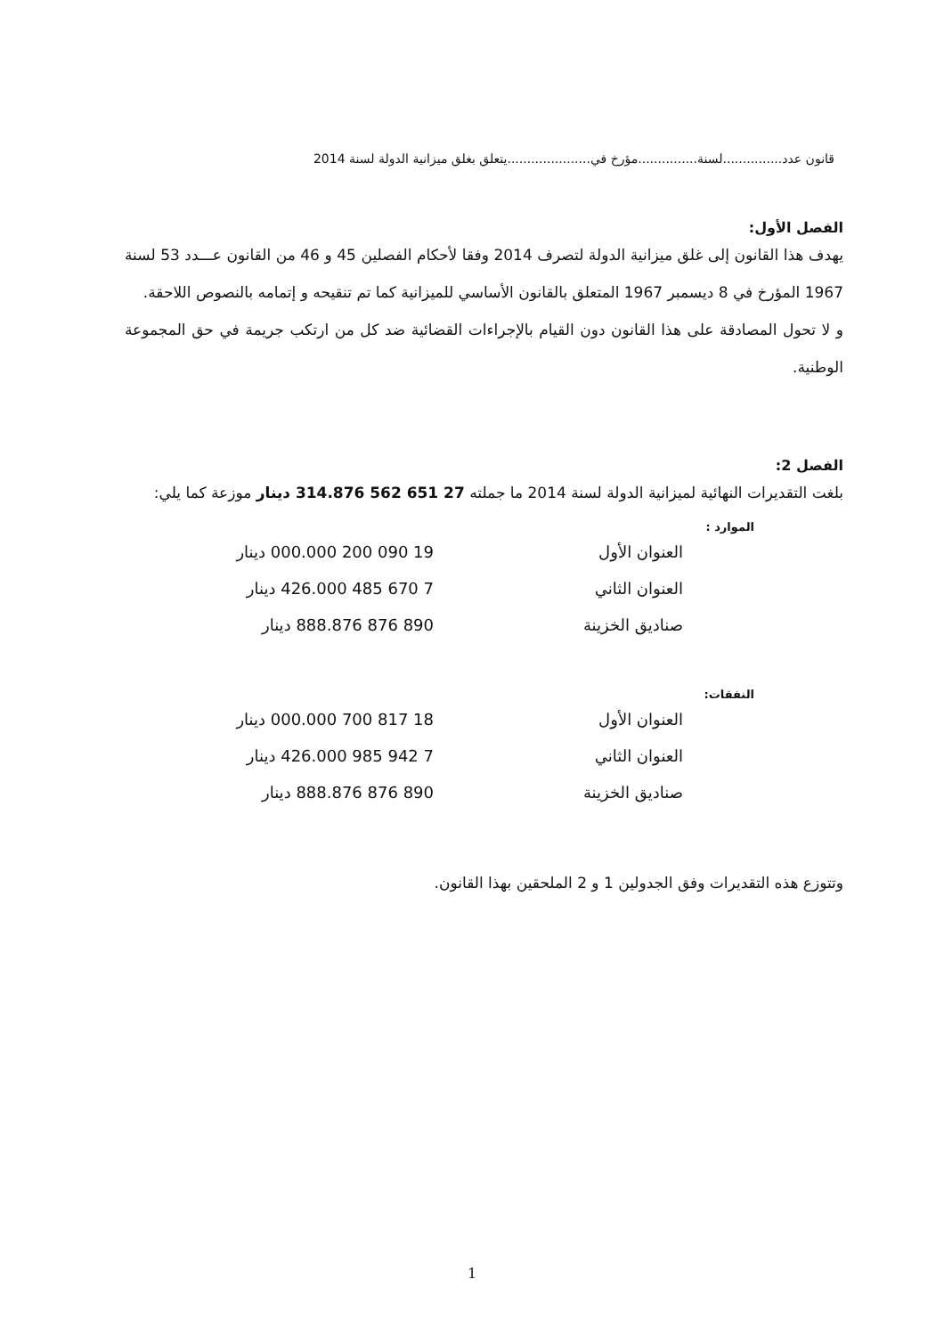قانون عدد...............لسنة...............مؤرخ في.....................يتعلق بغلق ميزانية الدولة لسنة 2014
الفصل الأول:
يهدف هذا القانون إلى غلق ميزانية الدولة لتصرف 2014 وفقا لأحكام الفصلين 45 و 46 من القانون عـــدد 53 لسنة 1967 المؤرخ في 8 ديسمبر 1967 المتعلق بالقانون الأساسي للميزانية كما تم تنقيحه و إتمامه بالنصوص اللاحقة.
و لا تحول المصادقة على هذا القانون دون القيام بالإجراءات القضائية ضد كل من ارتكب جريمة في حق المجموعة الوطنية.
الفصل 2:
بلغت التقديرات النهائية لميزانية الدولة لسنة 2014 ما جملته 27 651 562 314.876 دينار موزعة كما يلي:
الموارد :
| العنوان الأول | 19 090 200 000.000 دينار |
| العنوان الثاني | 7 670 485 426.000 دينار |
| صناديق الخزينة | 890 876 888.876 دينار |
النفقات:
| العنوان الأول | 18 817 700 000.000 دينار |
| العنوان الثاني | 7 942 985 426.000 دينار |
| صناديق الخزينة | 890 876 888.876 دينار |
وتتوزع هذه التقديرات وفق الجدولين 1 و 2 الملحقين بهذا القانون.
1